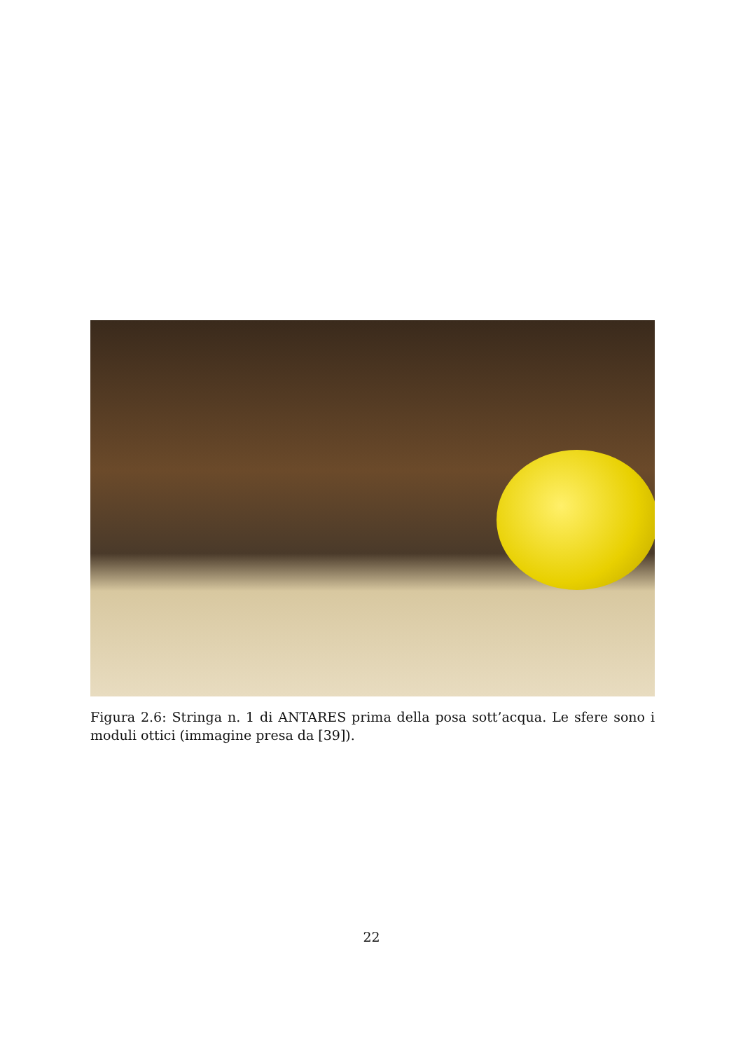Figura 2.6: Stringa n. 1 di ANTARES prima della posa sott’acqua. Le sfere sono i moduli ottici (immagine presa da [39]).
22